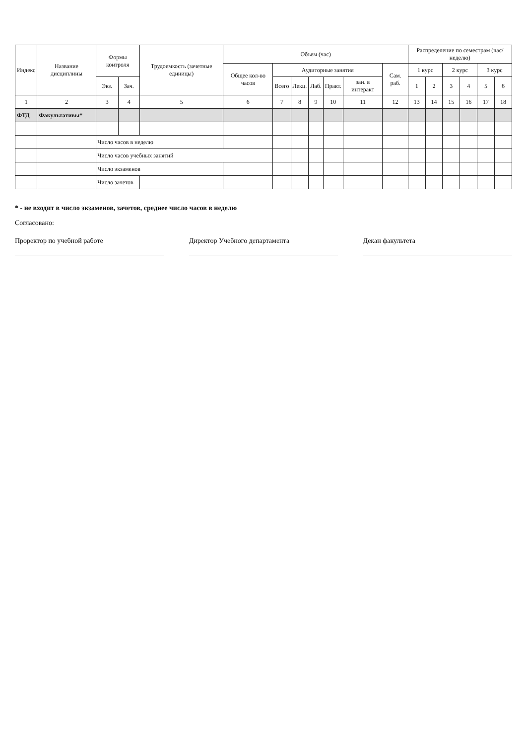| Индекс | Название дисциплины | Формы контроля | | Трудоемкость (зачетные единицы) | Объем (час) | | | | | | | Распределение по семестрам (час/неделю) | | | | | |
| --- | --- | --- | --- | --- | --- | --- | --- | --- | --- | --- | --- | --- | --- | --- | --- | --- | --- |
| | | | | | Общее кол-во часов | Аудиторные занятия | | | | | Сам. раб. | 1 курс | | 2 курс | | 3 курс | |
| | | Экз. | Зач. | | | Всего | Лекц. | Лаб. | Практ. | зан. в интеракт | | 1 | 2 | 3 | 4 | 5 | 6 |
| 1 | 2 | 3 | 4 | 5 | 6 | 7 | 8 | 9 | 10 | 11 | 12 | 13 | 14 | 15 | 16 | 17 | 18 |
| ФТД | Факультативы* | | | | | | | | | | | | | | | | |
| | | Число часов в неделю | | | | | | | | | | | | | | | |
| | | Число часов учебных занятий | | | | | | | | | | | | | | | |
| | | Число экзаменов | | | | | | | | | | | | | | | |
| | | Число зачетов | | | | | | | | | | | | | | | |
* - не входит в число экзаменов, зачетов, среднее число часов в неделю
Согласовано:
Проректор по учебной работе Директор Учебного департамента Декан факультета